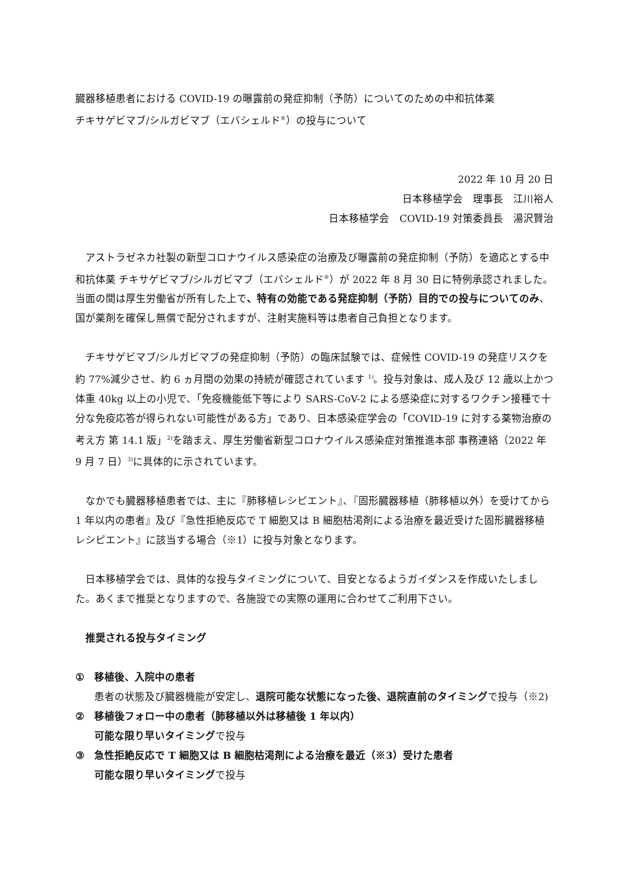臓器移植患者における COVID-19 の曝露前の発症抑制（予防）についてのための中和抗体薬
チキサゲビマブ/シルガビマブ（エバシェルド<sup>®</sup>）の投与について
2022 年 10 月 20 日
日本移植学会　理事長　江川裕人
日本移植学会　COVID-19 対策委員長　湯沢賢治
アストラゼネカ社製の新型コロナウイルス感染症の治療及び曝露前の発症抑制（予防）を適応とする中和抗体薬 チキサゲビマブ/シルガビマブ（エバシェルド<sup>®</sup>）が 2022 年 8 月 30 日に特例承認されました。当面の間は厚生労働省が所有した上で、特有の効能である発症抑制（予防）目的での投与についてのみ、国が薬剤を確保し無償で配分されますが、注射実施料等は患者自己負担となります。
チキサゲビマブ/シルガビマブの発症抑制（予防）の臨床試験では、症候性 COVID-19 の発症リスクを約 77%減少させ、約 6 ヵ月間の効果の持続が確認されています <sup>1)</sup>。投与対象は、成人及び 12 歳以上かつ体重 40kg 以上の小児で、「免疫機能低下等により SARS-CoV-2 による感染症に対するワクチン接種で十分な免疫応答が得られない可能性がある方」であり、日本感染症学会の「COVID-19 に対する薬物治療の考え方 第 14.1 版」<sup>2)</sup>を踏まえ、厚生労働省新型コロナウイルス感染症対策推進本部 事務連絡（2022 年 9 月 7 日）<sup>3)</sup>に具体的に示されています。
なかでも臓器移植患者では、主に『肺移植レシピエント』、『固形臓器移植（肺移植以外）を受けてから 1 年以内の患者』及び『急性拒絶反応で T 細胞又は B 細胞枯渇剤による治療を最近受けた固形臓器移植レシピエント』に該当する場合（※1）に投与対象となります。
日本移植学会では、具体的な投与タイミングについて、目安となるようガイダンスを作成いたしました。あくまで推奨となりますので、各施設での実際の運用に合わせてご利用下さい。
推奨される投与タイミング
① 移植後、入院中の患者
患者の状態及び臓器機能が安定し、退院可能な状態になった後、退院直前のタイミングで投与（※2)
② 移植後フォロー中の患者（肺移植以外は移植後 1 年以内）
可能な限り早いタイミングで投与
③ 急性拒絶反応で T 細胞又は B 細胞枯渇剤による治療を最近（※3）受けた患者
可能な限り早いタイミングで投与